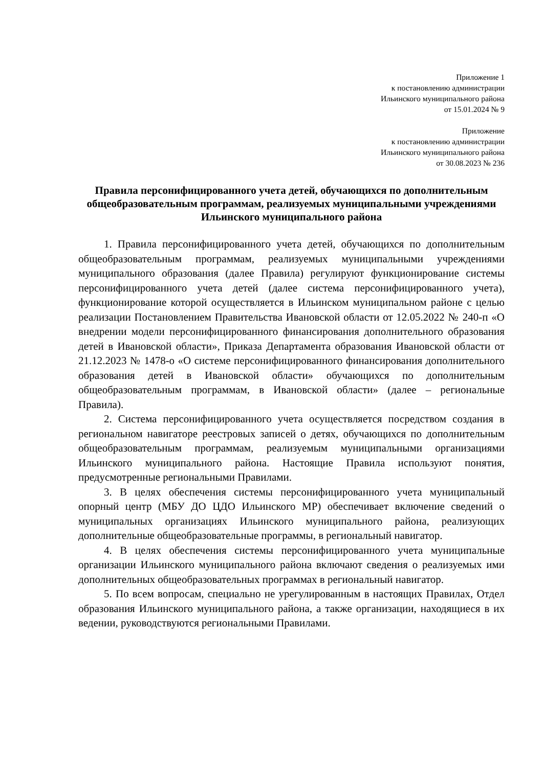Приложение 1
к постановлению администрации
Ильинского муниципального района
от 15.01.2024 № 9
Приложение
к постановлению администрации
Ильинского муниципального района
от 30.08.2023 № 236
Правила персонифицированного учета детей, обучающихся по дополнительным общеобразовательным программам, реализуемых муниципальными учреждениями Ильинского муниципального района
1. Правила персонифицированного учета детей, обучающихся по дополнительным общеобразовательным программам, реализуемых муниципальными учреждениями муниципального образования (далее Правила) регулируют функционирование системы персонифицированного учета детей (далее система персонифицированного учета), функционирование которой осуществляется в Ильинском муниципальном районе с целью реализации Постановлением Правительства Ивановской области от 12.05.2022 № 240-п «О внедрении модели персонифицированного финансирования дополнительного образования детей в Ивановской области», Приказа Департамента образования Ивановской области от 21.12.2023 № 1478-о «О системе персонифицированного финансирования дополнительного образования детей в Ивановской области» обучающихся по дополнительным общеобразовательным программам, в Ивановской области» (далее – региональные Правила).
2. Система персонифицированного учета осуществляется посредством создания в региональном навигаторе реестровых записей о детях, обучающихся по дополнительным общеобразовательным программам, реализуемым муниципальными организациями Ильинского муниципального района. Настоящие Правила используют понятия, предусмотренные региональными Правилами.
3. В целях обеспечения системы персонифицированного учета муниципальный опорный центр (МБУ ДО ЦДО Ильинского МР) обеспечивает включение сведений о муниципальных организациях Ильинского муниципального района, реализующих дополнительные общеобразовательные программы, в региональный навигатор.
4. В целях обеспечения системы персонифицированного учета муниципальные организации Ильинского муниципального района включают сведения о реализуемых ими дополнительных общеобразовательных программах в региональный навигатор.
5. По всем вопросам, специально не урегулированным в настоящих Правилах, Отдел образования Ильинского муниципального района, а также организации, находящиеся в их ведении, руководствуются региональными Правилами.